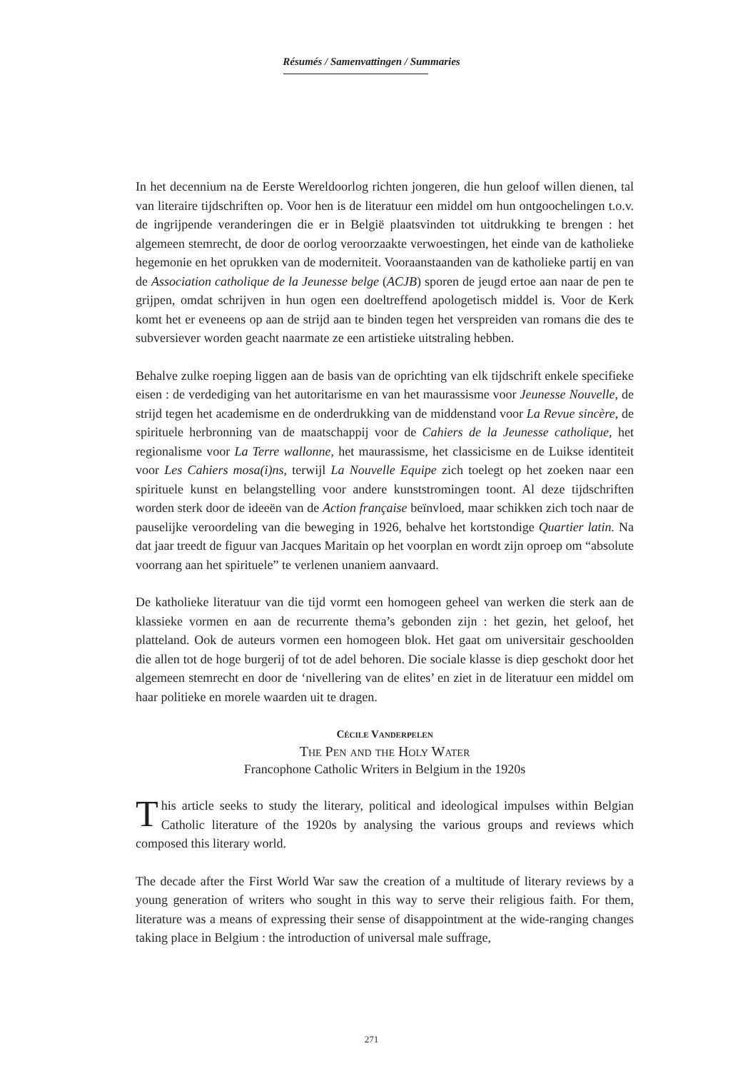Résumés / Samenvattingen / Summaries
In het decennium na de Eerste Wereldoorlog richten jongeren, die hun geloof willen dienen, tal van literaire tijdschriften op. Voor hen is de literatuur een middel om hun ontgoochelingen t.o.v. de ingrijpende veranderingen die er in België plaatsvinden tot uitdrukking te brengen : het algemeen stemrecht, de door de oorlog veroorzaakte verwoestingen, het einde van de katholieke hegemonie en het oprukken van de moderniteit. Vooraanstaanden van de katholieke partij en van de Association catholique de la Jeunesse belge (ACJB) sporen de jeugd ertoe aan naar de pen te grijpen, omdat schrijven in hun ogen een doeltreffend apologetisch middel is. Voor de Kerk komt het er eveneens op aan de strijd aan te binden tegen het verspreiden van romans die des te subversiever worden geacht naarmate ze een artistieke uitstraling hebben.
Behalve zulke roeping liggen aan de basis van de oprichting van elk tijdschrift enkele specifieke eisen : de verdediging van het autoritarisme en van het maurassisme voor Jeunesse Nouvelle, de strijd tegen het academisme en de onderdrukking van de middenstand voor La Revue sincère, de spirituele herbronning van de maatschappij voor de Cahiers de la Jeunesse catholique, het regionalisme voor La Terre wallonne, het maurassisme, het classicisme en de Luikse identiteit voor Les Cahiers mosa(i)ns, terwijl La Nouvelle Equipe zich toelegt op het zoeken naar een spirituele kunst en belangstelling voor andere kunststromingen toont. Al deze tijdschriften worden sterk door de ideeën van de Action française beïnvloed, maar schikken zich toch naar de pauselijke veroordeling van die beweging in 1926, behalve het kortstondige Quartier latin. Na dat jaar treedt de figuur van Jacques Maritain op het voorplan en wordt zijn oproep om “absolute voorrang aan het spirituele” te verlenen unaniem aanvaard.
De katholieke literatuur van die tijd vormt een homogeen geheel van werken die sterk aan de klassieke vormen en aan de recurrente thema’s gebonden zijn : het gezin, het geloof, het platteland. Ook de auteurs vormen een homogeen blok. Het gaat om universitair geschoolden die allen tot de hoge burgerij of tot de adel behoren. Die sociale klasse is diep geschokt door het algemeen stemrecht en door de ‘nivellering van de elites’ en ziet in de literatuur een middel om haar politieke en morele waarden uit te dragen.
Cécile Vanderpelen
The Pen and the Holy Water
Francophone Catholic Writers in Belgium in the 1920s
This article seeks to study the literary, political and ideological impulses within Belgian Catholic literature of the 1920s by analysing the various groups and reviews which composed this literary world.
The decade after the First World War saw the creation of a multitude of literary reviews by a young generation of writers who sought in this way to serve their religious faith. For them, literature was a means of expressing their sense of disappointment at the wide-ranging changes taking place in Belgium : the introduction of universal male suffrage,
271